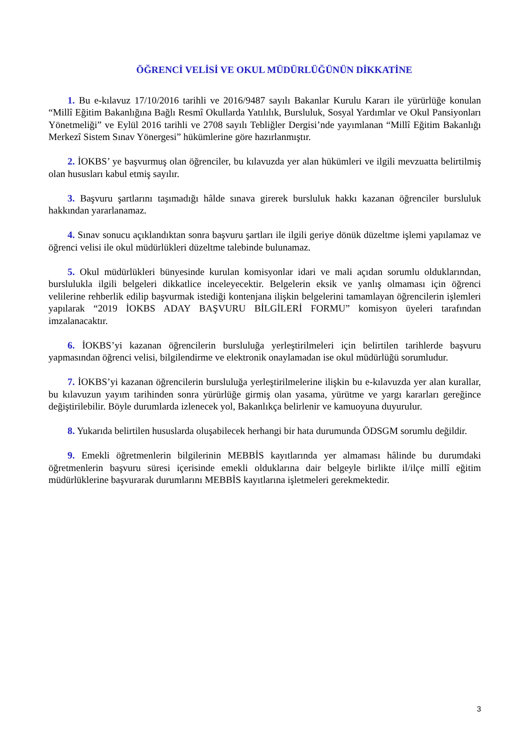ÖĞRENCİ VELİSİ VE OKUL MÜDÜRLÜĞÜNÜN DİKKATİNE
1. Bu e-kılavuz 17/10/2016 tarihli ve 2016/9487 sayılı Bakanlar Kurulu Kararı ile yürürlüğe konulan “Millî Eğitim Bakanlığına Bağlı Resmî Okullarda Yatılılık, Bursluluk, Sosyal Yardımlar ve Okul Pansiyonları Yönetmeliği” ve Eylül 2016 tarihli ve 2708 sayılı Tebliğler Dergisi’nde yayımlanan “Millî Eğitim Bakanlığı Merkezî Sistem Sınav Yönergesi” hükümlerine göre hazırlanmıştır.
2. İOKBS’ ye başvurmuş olan öğrenciler, bu kılavuzda yer alan hükümleri ve ilgili mevzuatta belirtilmiş olan hususları kabul etmiş sayılır.
3. Başvuru şartlarını taşımadığı hâlde sınava girerek bursluluk hakkı kazanan öğrenciler bursluluk hakkından yararlanamaz.
4. Sınav sonucu açıklandıktan sonra başvuru şartları ile ilgili geriye dönük düzeltme işlemi yapılamaz ve öğrenci velisi ile okul müdürlükleri düzeltme talebinde bulunamaz.
5. Okul müdürlükleri bünyesinde kurulan komisyonlar idari ve mali açıdan sorumlu olduklarından, burslulukla ilgili belgeleri dikkatlice inceleyecektir. Belgelerin eksik ve yanlış olmaması için öğrenci velilerine rehberlik edilip başvurmak istediği kontenjana ilişkin belgelerini tamamlayan öğrencilerin işlemleri yapılarak “2019 İOKBS ADAY BAŞVURU BİLGİLERİ FORMU” komisyon üyeleri tarafından imzalanacaktır.
6. İOKBS’yi kazanan öğrencilerin bursluluğa yerleştirilmeleri için belirtilen tarihlerde başvuru yapmasından öğrenci velisi, bilgilendirme ve elektronik onaylamadan ise okul müdürlüğü sorumludur.
7. İOKBS’yi kazanan öğrencilerin bursluluğa yerleştirilmelerine ilişkin bu e-kılavuzda yer alan kurallar, bu kılavuzun yayım tarihinden sonra yürürlüğe girmiş olan yasama, yürütme ve yargı kararları gereğince değiştirilebilir. Böyle durumlarda izlenecek yol, Bakanlıkça belirlenir ve kamuoyuna duyurulur.
8. Yukarıda belirtilen hususlarda oluşabilecek herhangi bir hata durumunda ÖDSGM sorumlu değildir.
9. Emekli öğretmenlerin bilgilerinin MEBBİS kayıtlarında yer almaması hâlinde bu durumdaki öğretmenlerin başvuru süresi içerisinde emekli olduklarına dair belgeyle birlikte il/ilçe millî eğitim müdürlüklerine başvurarak durumlarını MEBBİS kayıtlarına işletmeleri gerekmektedir.
3